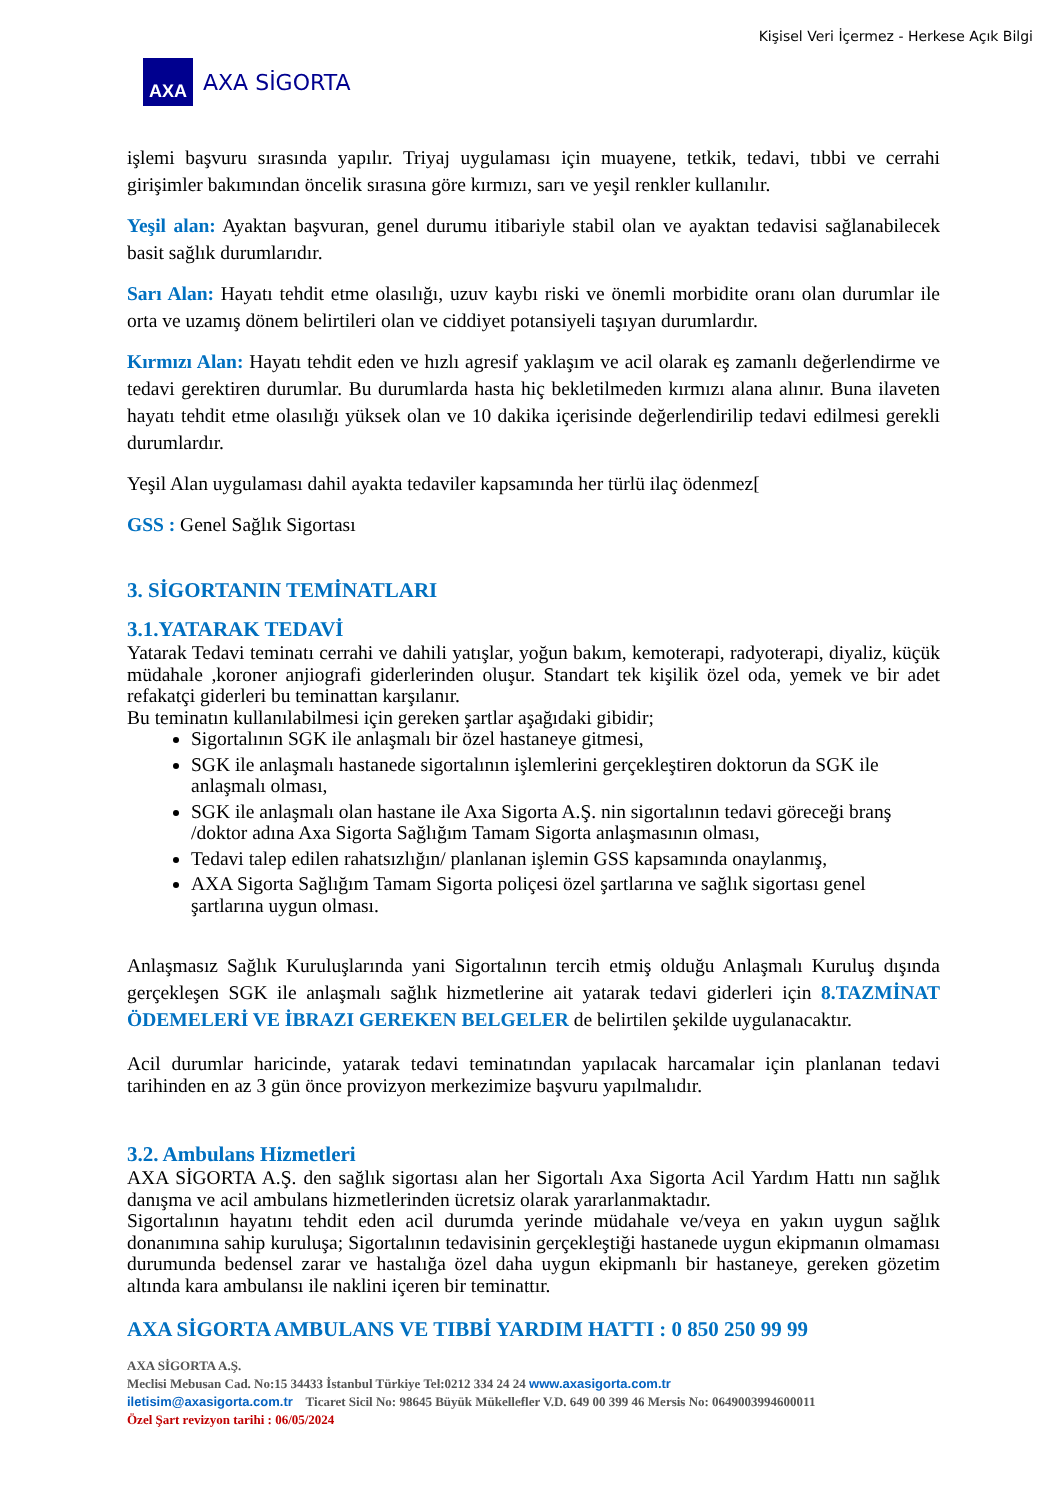Kişisel Veri İçermez - Herkese Açık Bilgi
AXA
AXA SİGORTA
işlemi başvuru sırasında yapılır. Triyaj uygulaması için muayene, tetkik, tedavi, tıbbi ve cerrahi girişimler bakımından öncelik sırasına göre kırmızı, sarı ve yeşil renkler kullanılır.
Yeşil alan: Ayaktan başvuran, genel durumu itibariyle stabil olan ve ayaktan tedavisi sağlanabilecek basit sağlık durumlarıdır.
Sarı Alan: Hayatı tehdit etme olasılığı, uzuv kaybı riski ve önemli morbidite oranı olan durumlar ile orta ve uzamış dönem belirtileri olan ve ciddiyet potansiyeli taşıyan durumlardır.
Kırmızı Alan: Hayatı tehdit eden ve hızlı agresif yaklaşım ve acil olarak eş zamanlı değerlendirme ve tedavi gerektiren durumlar. Bu durumlarda hasta hiç bekletilmeden kırmızı alana alınır. Buna ilaveten hayatı tehdit etme olasılığı yüksek olan ve 10 dakika içerisinde değerlendirilip tedavi edilmesi gerekli durumlardır.
Yeşil Alan uygulaması dahil ayakta tedaviler kapsamında her türlü ilaç ödenmez[
GSS : Genel Sağlık Sigortası
3. SİGORTANIN TEMİNATLARI
3.1.YATARAK TEDAVİ
Yatarak Tedavi teminatı cerrahi ve dahili yatışlar, yoğun bakım, kemoterapi, radyoterapi, diyaliz, küçük müdahale ,koroner anjiografi giderlerinden oluşur. Standart tek kişilik özel oda, yemek ve bir adet refakatçi giderleri bu teminattan karşılanır.
Bu teminatın kullanılabilmesi için gereken şartlar aşağıdaki gibidir;
Sigortalının SGK ile anlaşmalı bir özel hastaneye gitmesi,
SGK ile anlaşmalı hastanede sigortalının işlemlerini gerçekleştiren doktorun da SGK ile anlaşmalı olması,
SGK ile anlaşmalı olan hastane ile Axa Sigorta A.Ş. nin sigortalının tedavi göreceği branş /doktor adına Axa Sigorta Sağlığım Tamam Sigorta anlaşmasının olması,
Tedavi talep edilen rahatsızlığın/ planlanan işlemin GSS kapsamında onaylanmış,
AXA Sigorta Sağlığım Tamam Sigorta poliçesi özel şartlarına ve sağlık sigortası genel şartlarına uygun olması.
Anlaşmasız Sağlık Kuruluşlarında yani Sigortalının tercih etmiş olduğu Anlaşmalı Kuruluş dışında gerçekleşen SGK ile anlaşmalı sağlık hizmetlerine ait yatarak tedavi giderleri için 8.TAZMİNAT ÖDEMELERİ VE İBRAZI GEREKEN BELGELER de belirtilen şekilde uygulanacaktır.
Acil durumlar haricinde, yatarak tedavi teminatından yapılacak harcamalar için planlanan tedavi tarihinden en az 3 gün önce provizyon merkezimize başvuru yapılmalıdır.
3.2. Ambulans Hizmetleri
AXA SİGORTA A.Ş. den sağlık sigortası alan her Sigortalı Axa Sigorta Acil Yardım Hattı nın sağlık danışma ve acil ambulans hizmetlerinden ücretsiz olarak yararlanmaktadır.
Sigortalının hayatını tehdit eden acil durumda yerinde müdahale ve/veya en yakın uygun sağlık donanımına sahip kuruluşa; Sigortalının tedavisinin gerçekleştiği hastanede uygun ekipmanın olmaması durumunda bedensel zarar ve hastalığa özel daha uygun ekipmanlı bir hastaneye, gereken gözetim altında kara ambulansı ile naklini içeren bir teminattır.
AXA SİGORTA AMBULANS VE TIBBİ YARDIM HATTI : 0 850 250 99 99
AXA SİGORTA A.Ş.
Meclisi Mebusan Cad. No:15 34433 İstanbul Türkiye Tel:0212 334 24 24 www.axasigorta.com.tr
iletisim@axasigorta.com.tr Ticaret Sicil No: 98645 Büyük Mükellefler V.D. 649 00 399 46 Mersis No: 0649003994600011
Özel Şart revizyon tarihi : 06/05/2024